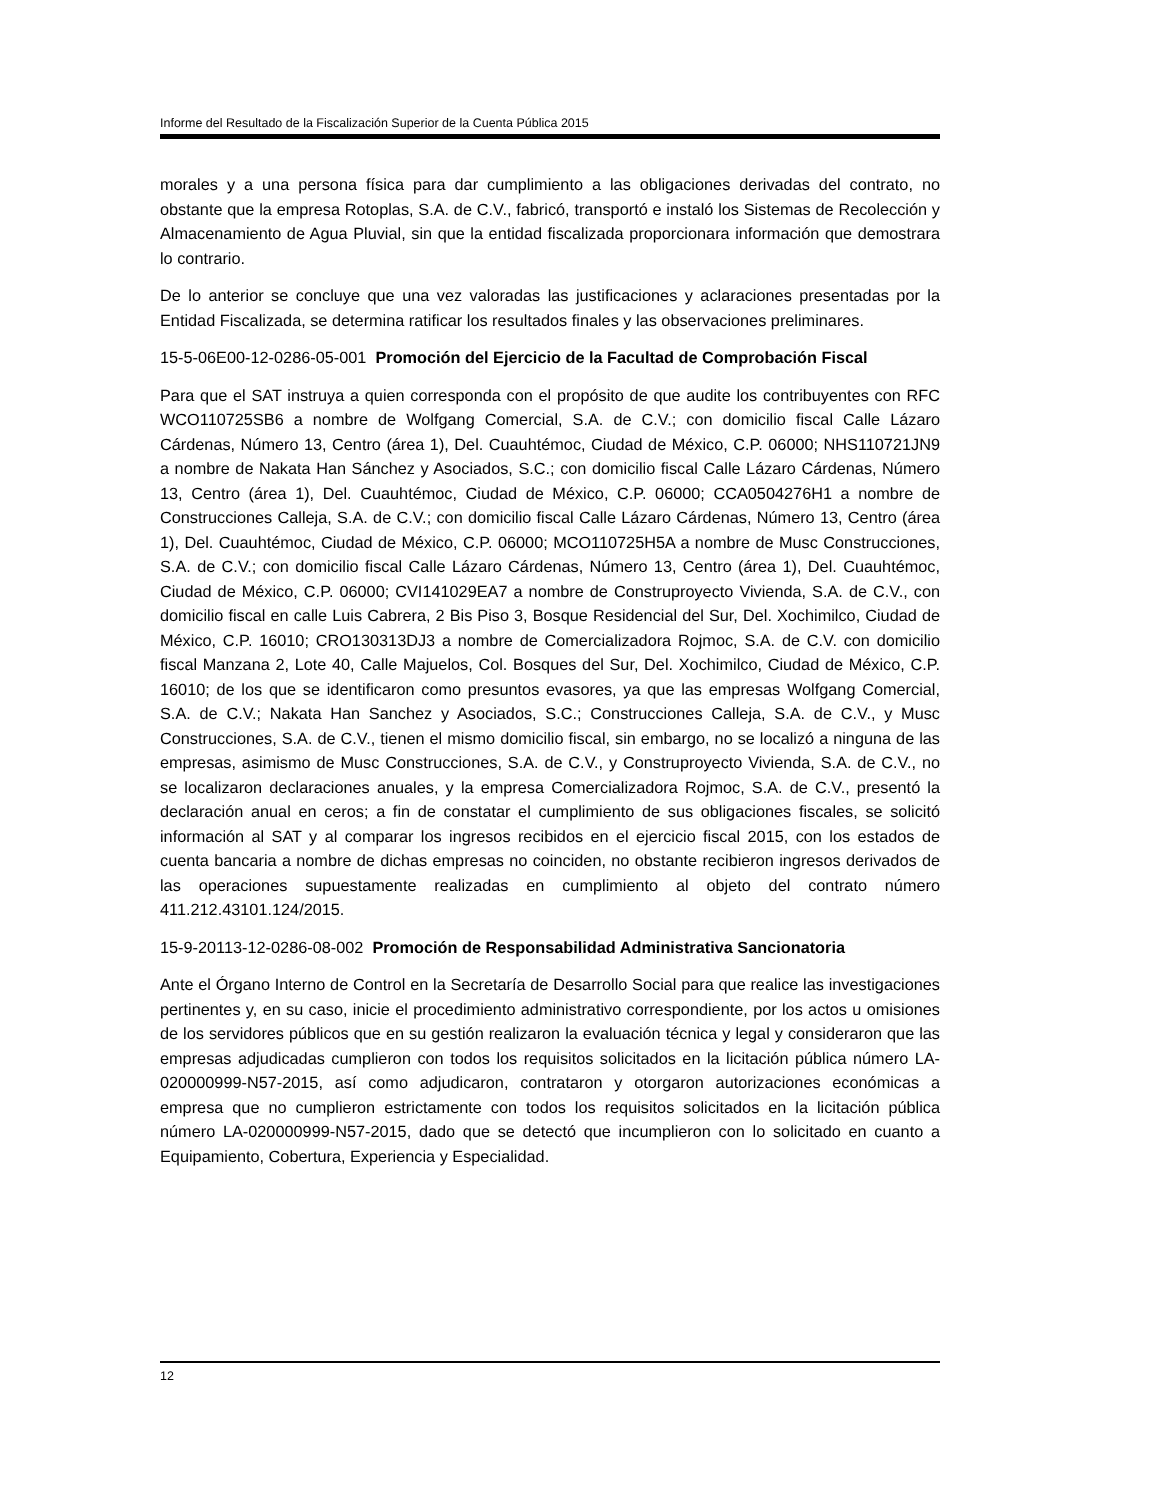Informe del Resultado de la Fiscalización Superior de la Cuenta Pública 2015
morales y a una persona física para dar cumplimiento a las obligaciones derivadas del contrato, no obstante que la empresa Rotoplas, S.A. de C.V., fabricó, transportó e instaló los Sistemas de Recolección y Almacenamiento de Agua Pluvial, sin que la entidad fiscalizada proporcionara información que demostrara lo contrario.
De lo anterior se concluye que una vez valoradas las justificaciones y aclaraciones presentadas por la Entidad Fiscalizada, se determina ratificar los resultados finales y las observaciones preliminares.
15-5-06E00-12-0286-05-001 Promoción del Ejercicio de la Facultad de Comprobación Fiscal
Para que el SAT instruya a quien corresponda con el propósito de que audite los contribuyentes con RFC WCO110725SB6 a nombre de Wolfgang Comercial, S.A. de C.V.; con domicilio fiscal Calle Lázaro Cárdenas, Número 13, Centro (área 1), Del. Cuauhtémoc, Ciudad de México, C.P. 06000; NHS110721JN9 a nombre de Nakata Han Sánchez y Asociados, S.C.; con domicilio fiscal Calle Lázaro Cárdenas, Número 13, Centro (área 1), Del. Cuauhtémoc, Ciudad de México, C.P. 06000; CCA0504276H1 a nombre de Construcciones Calleja, S.A. de C.V.; con domicilio fiscal Calle Lázaro Cárdenas, Número 13, Centro (área 1), Del. Cuauhtémoc, Ciudad de México, C.P. 06000; MCO110725H5A a nombre de Musc Construcciones, S.A. de C.V.; con domicilio fiscal Calle Lázaro Cárdenas, Número 13, Centro (área 1), Del. Cuauhtémoc, Ciudad de México, C.P. 06000; CVI141029EA7 a nombre de Construproyecto Vivienda, S.A. de C.V., con domicilio fiscal en calle Luis Cabrera, 2 Bis Piso 3, Bosque Residencial del Sur, Del. Xochimilco, Ciudad de México, C.P. 16010; CRO130313DJ3 a nombre de Comercializadora Rojmoc, S.A. de C.V. con domicilio fiscal Manzana 2, Lote 40, Calle Majuelos, Col. Bosques del Sur, Del. Xochimilco, Ciudad de México, C.P. 16010; de los que se identificaron como presuntos evasores, ya que las empresas Wolfgang Comercial, S.A. de C.V.; Nakata Han Sanchez y Asociados, S.C.; Construcciones Calleja, S.A. de C.V., y Musc Construcciones, S.A. de C.V., tienen el mismo domicilio fiscal, sin embargo, no se localizó a ninguna de las empresas, asimismo de Musc Construcciones, S.A. de C.V., y Construproyecto Vivienda, S.A. de C.V., no se localizaron declaraciones anuales, y la empresa Comercializadora Rojmoc, S.A. de C.V., presentó la declaración anual en ceros; a fin de constatar el cumplimiento de sus obligaciones fiscales, se solicitó información al SAT y al comparar los ingresos recibidos en el ejercicio fiscal 2015, con los estados de cuenta bancaria a nombre de dichas empresas no coinciden, no obstante recibieron ingresos derivados de las operaciones supuestamente realizadas en cumplimiento al objeto del contrato número 411.212.43101.124/2015.
15-9-20113-12-0286-08-002 Promoción de Responsabilidad Administrativa Sancionatoria
Ante el Órgano Interno de Control en la Secretaría de Desarrollo Social para que realice las investigaciones pertinentes y, en su caso, inicie el procedimiento administrativo correspondiente, por los actos u omisiones de los servidores públicos que en su gestión realizaron la evaluación técnica y legal y consideraron que las empresas adjudicadas cumplieron con todos los requisitos solicitados en la licitación pública número LA-020000999-N57-2015, así como adjudicaron, contrataron y otorgaron autorizaciones económicas a empresa que no cumplieron estrictamente con todos los requisitos solicitados en la licitación pública número LA-020000999-N57-2015, dado que se detectó que incumplieron con lo solicitado en cuanto a Equipamiento, Cobertura, Experiencia y Especialidad.
12